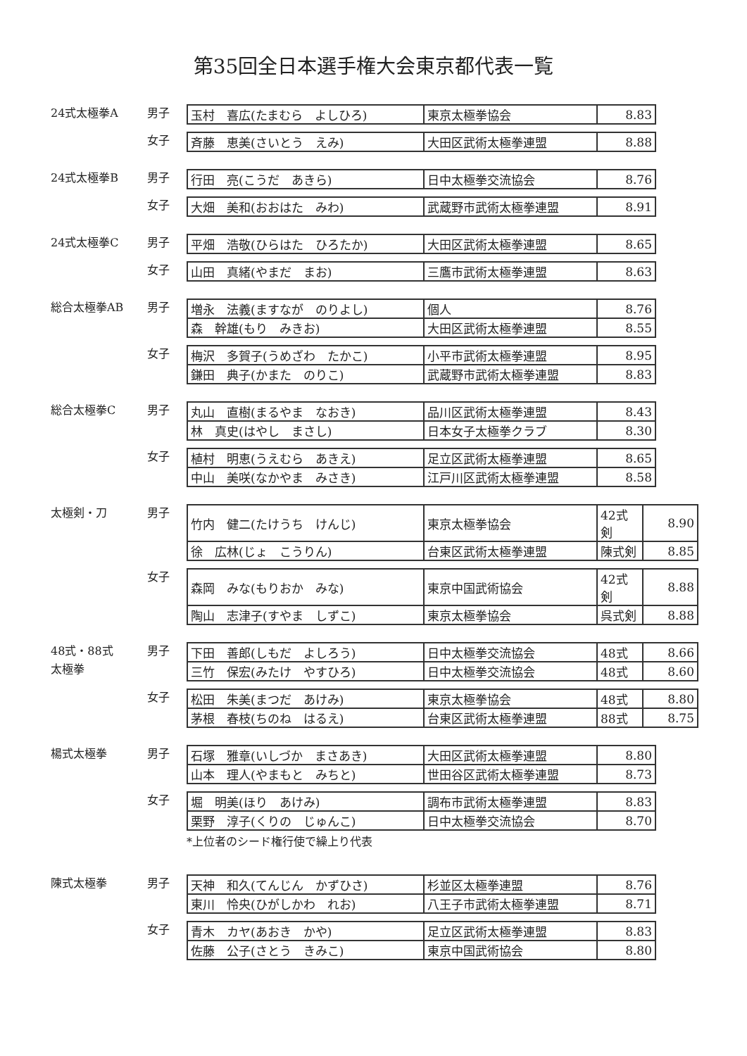第35回全日本選手権大会東京都代表一覧
24式太極拳A 男子
| 玉村 喜広(たまむら よしひろ) | 東京太極拳協会 | 8.83 |
女子
| 斉藤 恵美(さいとう えみ) | 大田区武術太極拳連盟 | 8.88 |
24式太極拳B 男子
| 行田 亮(こうだ あきら) | 日中太極拳交流協会 | 8.76 |
女子
| 大畑 美和(おおはた みわ) | 武蔵野市武術太極拳連盟 | 8.91 |
24式太極拳C 男子
| 平畑 浩敬(ひらはた ひろたか) | 大田区武術太極拳連盟 | 8.65 |
女子
| 山田 真緒(やまだ まお) | 三鷹市武術太極拳連盟 | 8.63 |
総合太極拳AB 男子
| 増永 法義(ますなが のりよし) | 個人 | 8.76 |
| 森 幹雄(もり みきお) | 大田区武術太極拳連盟 | 8.55 |
女子
| 梅沢 多賀子(うめざわ たかこ) | 小平市武術太極拳連盟 | 8.95 |
| 鎌田 典子(かまた のりこ) | 武蔵野市武術太極拳連盟 | 8.83 |
総合太極拳C 男子
| 丸山 直樹(まるやま なおき) | 品川区武術太極拳連盟 | 8.43 |
| 林 真史(はやし まさし) | 日本女子太極拳クラブ | 8.30 |
女子
| 植村 明恵(うえむら あきえ) | 足立区武術太極拳連盟 | 8.65 |
| 中山 美咲(なかやま みさき) | 江戸川区武術太極拳連盟 | 8.58 |
太極剣・刀 男子
| 竹内 健二(たけうち けんじ) | 東京太極拳協会 | 42式剣 | 8.90 |
| 徐 広林(じょ こうりん) | 台東区武術太極拳連盟 | 陳式剣 | 8.85 |
女子
| 森岡 みな(もりおか みな) | 東京中国武術協会 | 42式剣 | 8.88 |
| 陶山 志津子(すやま しずこ) | 東京太極拳協会 | 呉式剣 | 8.88 |
48式・88式
太極拳
男子
| 下田 善郎(しもだ よしろう) | 日中太極拳交流協会 | 48式 | 8.66 |
| 三竹 保宏(みたけ やすひろ) | 日中太極拳交流協会 | 48式 | 8.60 |
女子
| 松田 朱美(まつだ あけみ) | 東京太極拳協会 | 48式 | 8.80 |
| 茅根 春枝(ちのね はるえ) | 台東区武術太極拳連盟 | 88式 | 8.75 |
楊式太極拳 男子
| 石塚 雅章(いしづか まさあき) | 大田区武術太極拳連盟 | 8.80 |
| 山本 理人(やまもと みちと) | 世田谷区武術太極拳連盟 | 8.73 |
女子
| 堀 明美(ほり あけみ) | 調布市武術太極拳連盟 | 8.83 |
| 栗野 淳子(くりの じゅんこ) | 日中太極拳交流協会 | 8.70 |
*上位者のシード権行使で繰上り代表
陳式太極拳 男子
| 天神 和久(てんじん かずひさ) | 杉並区太極拳連盟 | 8.76 |
| 東川 怜央(ひがしかわ れお) | 八王子市武術太極拳連盟 | 8.71 |
女子
| 青木 カヤ(あおき かや) | 足立区武術太極拳連盟 | 8.83 |
| 佐藤 公子(さとう きみこ) | 東京中国武術協会 | 8.80 |